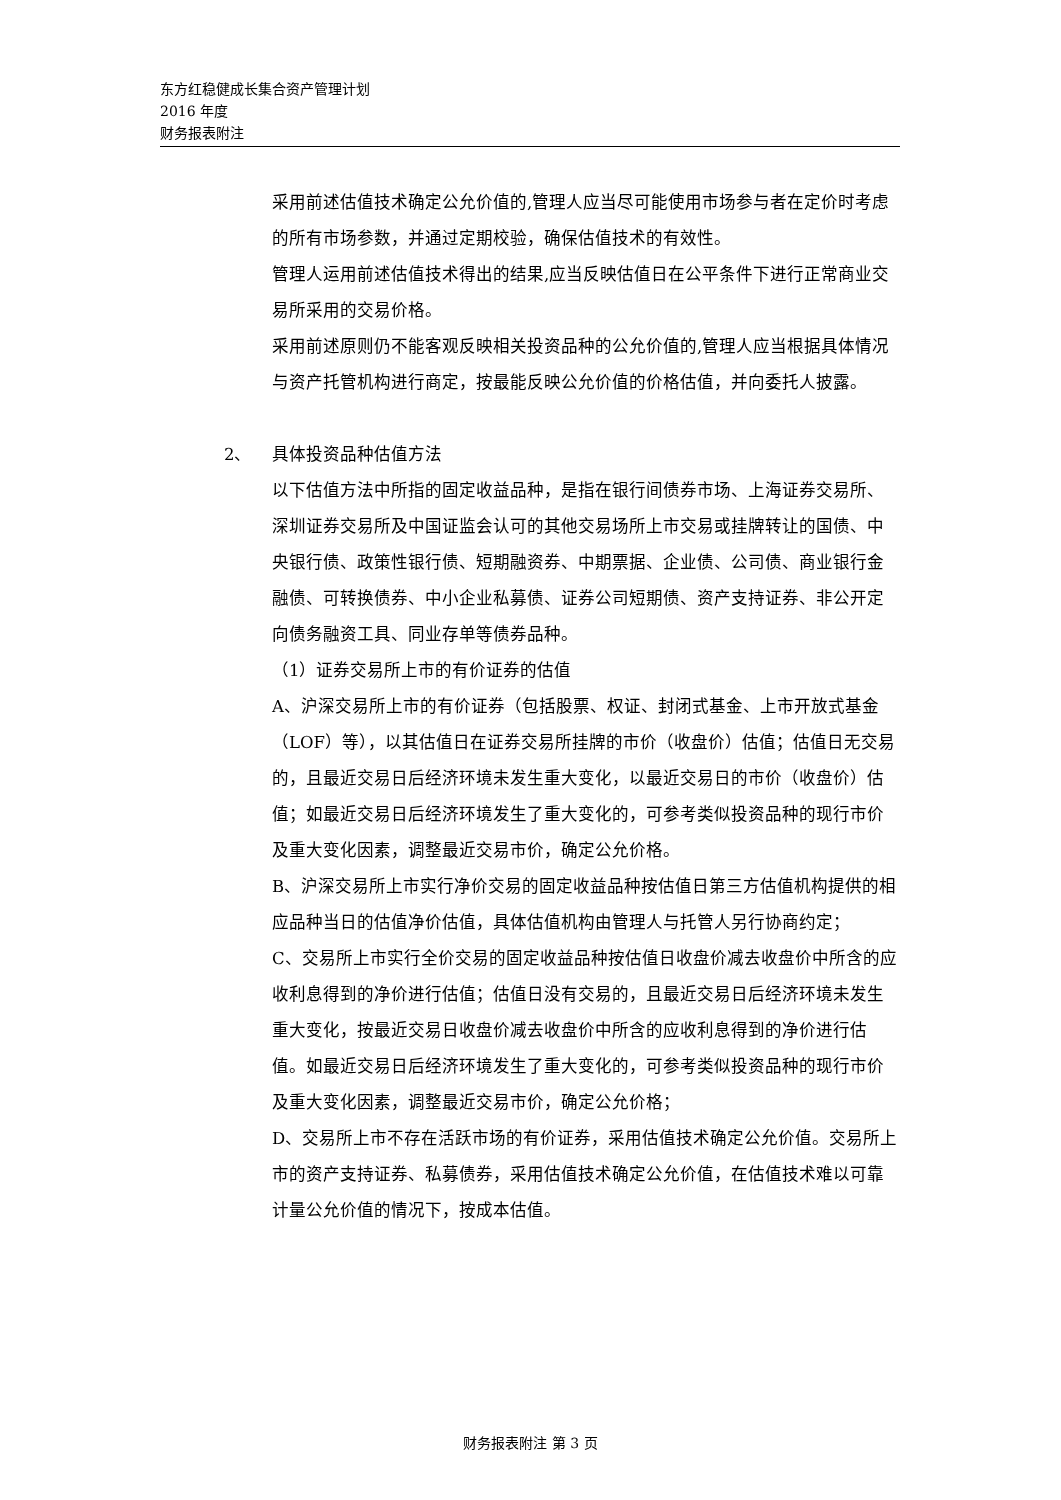东方红稳健成长集合资产管理计划
2016 年度
财务报表附注
采用前述估值技术确定公允价值的,管理人应当尽可能使用市场参与者在定价时考虑的所有市场参数，并通过定期校验，确保估值技术的有效性。
管理人运用前述估值技术得出的结果,应当反映估值日在公平条件下进行正常商业交易所采用的交易价格。
采用前述原则仍不能客观反映相关投资品种的公允价值的,管理人应当根据具体情况与资产托管机构进行商定，按最能反映公允价值的价格估值，并向委托人披露。
2、 具体投资品种估值方法
以下估值方法中所指的固定收益品种，是指在银行间债券市场、上海证券交易所、深圳证券交易所及中国证监会认可的其他交易场所上市交易或挂牌转让的国债、中央银行债、政策性银行债、短期融资券、中期票据、企业债、公司债、商业银行金融债、可转换债券、中小企业私募债、证券公司短期债、资产支持证券、非公开定向债务融资工具、同业存单等债券品种。
（1）证券交易所上市的有价证券的估值
A、沪深交易所上市的有价证券（包括股票、权证、封闭式基金、上市开放式基金（LOF）等），以其估值日在证券交易所挂牌的市价（收盘价）估值；估值日无交易的，且最近交易日后经济环境未发生重大变化，以最近交易日的市价（收盘价）估值；如最近交易日后经济环境发生了重大变化的，可参考类似投资品种的现行市价及重大变化因素，调整最近交易市价，确定公允价格。
B、沪深交易所上市实行净价交易的固定收益品种按估值日第三方估值机构提供的相应品种当日的估值净价估值，具体估值机构由管理人与托管人另行协商约定；
C、交易所上市实行全价交易的固定收益品种按估值日收盘价减去收盘价中所含的应收利息得到的净价进行估值；估值日没有交易的，且最近交易日后经济环境未发生重大变化，按最近交易日收盘价减去收盘价中所含的应收利息得到的净价进行估值。如最近交易日后经济环境发生了重大变化的，可参考类似投资品种的现行市价及重大变化因素，调整最近交易市价，确定公允价格；
D、交易所上市不存在活跃市场的有价证券，采用估值技术确定公允价值。交易所上市的资产支持证券、私募债券，采用估值技术确定公允价值，在估值技术难以可靠计量公允价值的情况下，按成本估值。
财务报表附注 第 3 页